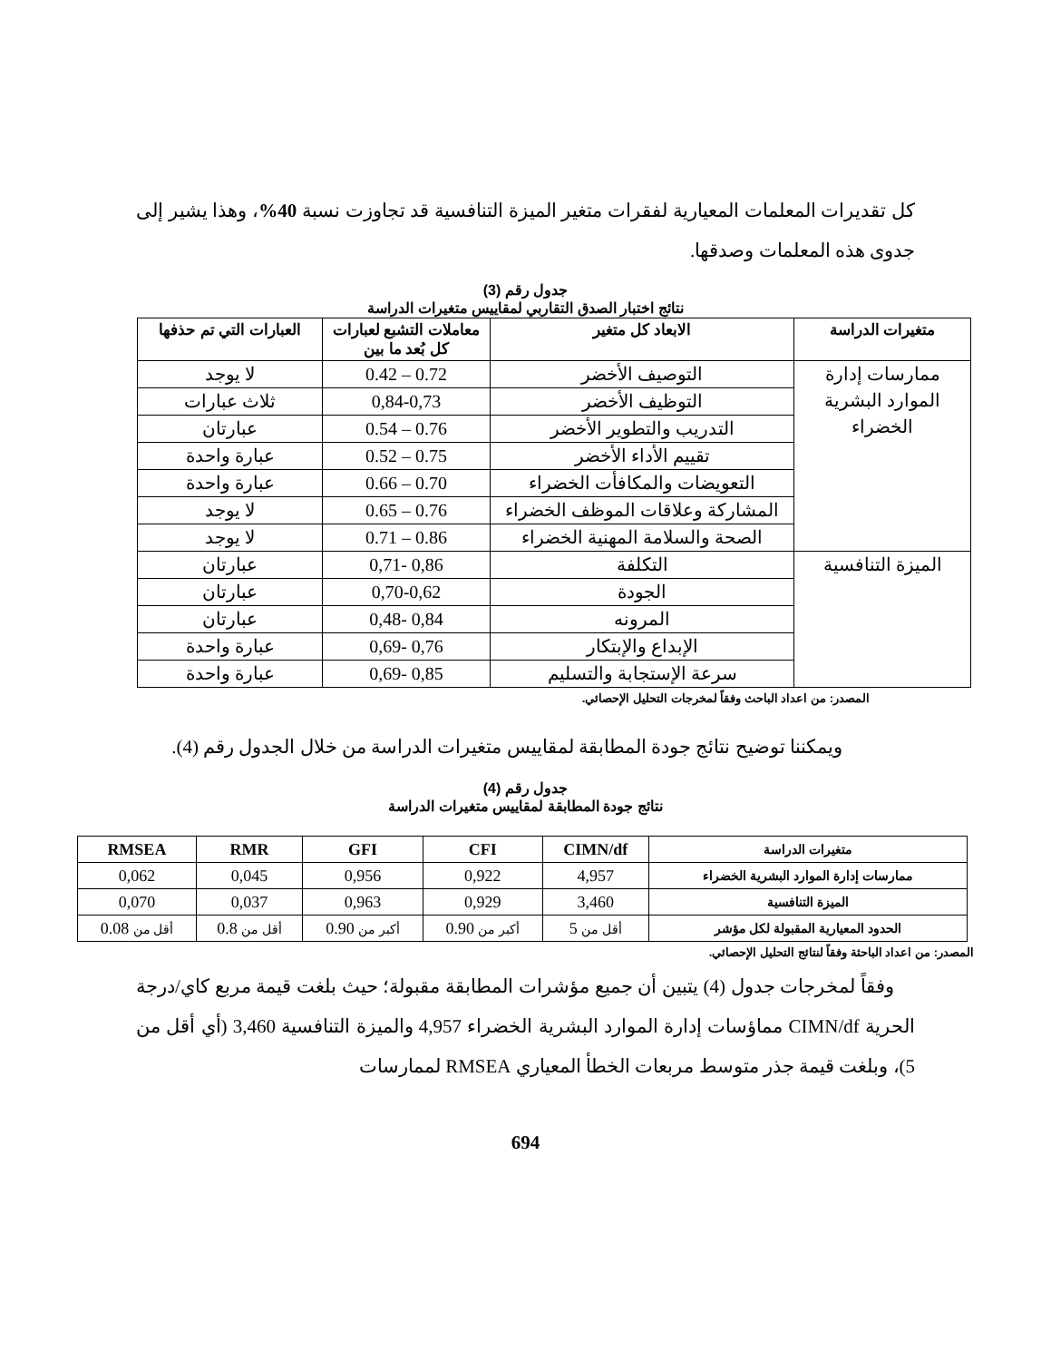كل تقديرات المعلمات المعيارية لفقرات متغير الميزة التنافسية قد تجاوزت نسبة 40%، وهذا يشير إلى جدوى هذه المعلمات وصدقها.
جدول رقم (3)
نتائج اختبار الصدق التقاربي لمقاييس متغيرات الدراسة
| متغيرات الدراسة | الابعاد كل متغير | معاملات التشبع لعبارات كل بُعد ما بين | العبارات التي تم حذفها |
| --- | --- | --- | --- |
| ممارسات إدارة الموارد البشرية الخضراء | التوصيف الأخضر | 0.72 – 0.42 | لا يوجد |
| | التوظيف الأخضر | 0,84-0,73 | ثلاث عبارات |
| | التدريب والتطوير الأخضر | 0.76 – 0.54 | عبارتان |
| | تقييم الأداء الأخضر | 0.75 – 0.52 | عبارة واحدة |
| | التعويضات والمكافأت الخضراء | 0.70 – 0.66 | عبارة واحدة |
| | المشاركة وعلاقات الموظف الخضراء | 0.76 – 0.65 | لا يوجد |
| | الصحة والسلامة المهنية الخضراء | 0.86 – 0.71 | لا يوجد |
| الميزة التنافسية | التكلفة | 0,86 -0,71 | عبارتان |
| | الجودة | 0,70-0,62 | عبارتان |
| | المرونه | 0,84 -0,48 | عبارتان |
| | الإبداع والإبتكار | 0,76 -0,69 | عبارة واحدة |
| | سرعة الإستجابة والتسليم | 0,85 -0,69 | عبارة واحدة |
المصدر: من اعداد الباحث وفقاً لمخرجات التحليل الإحصائي.
ويمكننا توضيح نتائج جودة المطابقة لمقاييس متغيرات الدراسة من خلال الجدول رقم (4).
جدول رقم (4)
نتائج جودة المطابقة لمقاييس متغيرات الدراسة
| متغيرات الدراسة | CIMN/df | CFI | GFI | RMR | RMSEA |
| --- | --- | --- | --- | --- | --- |
| ممارسات إدارة الموارد البشرية الخضراء | 4,957 | 0,922 | 0,956 | 0,045 | 0,062 |
| الميزة التنافسية | 3,460 | 0,929 | 0,963 | 0,037 | 0,070 |
| الحدود المعيارية المقبولة لكل مؤشر | أقل من 5 | أكبر من 0.90 | أكبر من 0.90 | أقل من 0.8 | أقل من 0.08 |
المصدر: من اعداد الباحثة وفقاً لنتائج التحليل الإحصائي.
وفقاً لمخرجات جدول (4) يتبين أن جميع مؤشرات المطابقة مقبولة؛ حيث بلغت قيمة مربع كاي/درجة الحرية CIMN/df مماؤسات إدارة الموارد البشرية الخضراء 4,957 والميزة التنافسية 3,460 (أي أقل من 5)، وبلغت قيمة جذر متوسط مربعات الخطأ المعياري RMSEA لممارسات
694